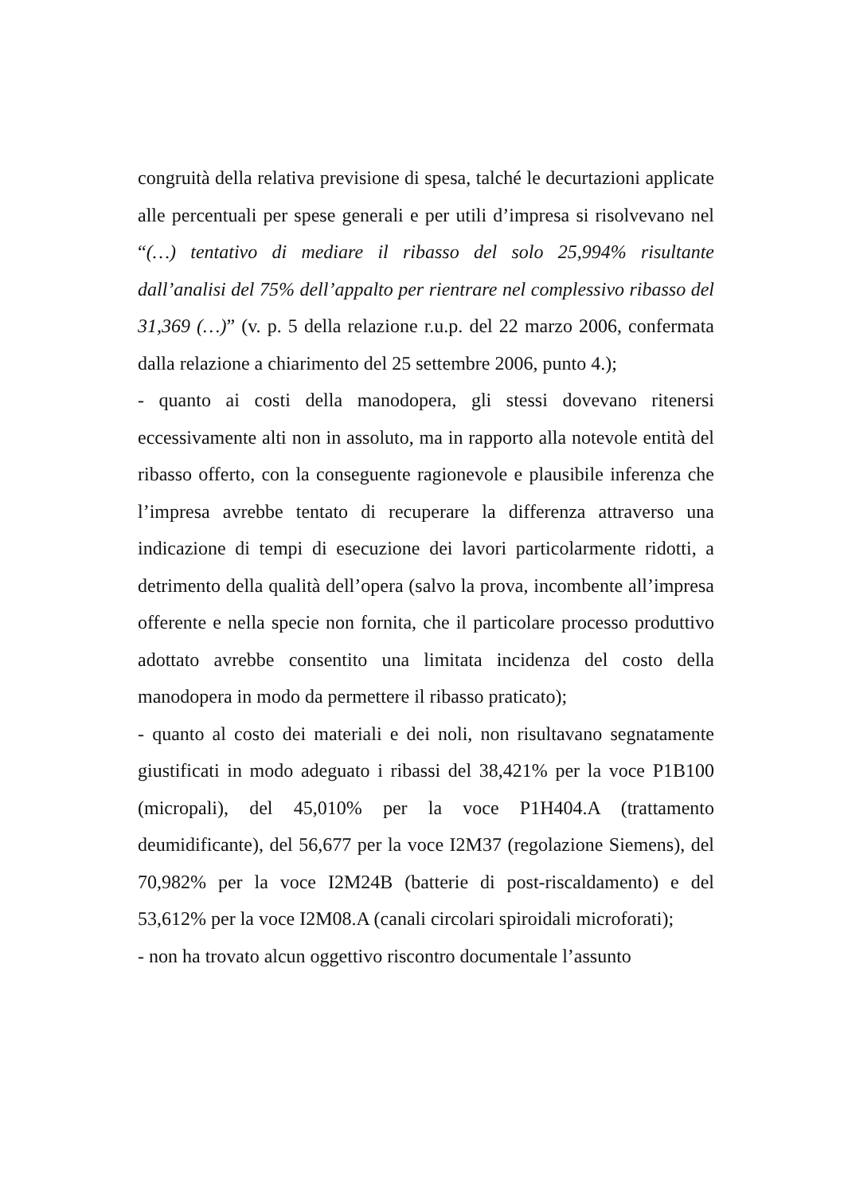congruità della relativa previsione di spesa, talché le decurtazioni applicate alle percentuali per spese generali e per utili d’impresa si risolvevano nel “(…) tentativo di mediare il ribasso del solo 25,994% risultante dall’analisi del 75% dell’appalto per rientrare nel complessivo ribasso del 31,369 (…)” (v. p. 5 della relazione r.u.p. del 22 marzo 2006, confermata dalla relazione a chiarimento del 25 settembre 2006, punto 4.);
- quanto ai costi della manodopera, gli stessi dovevano ritenersi eccessivamente alti non in assoluto, ma in rapporto alla notevole entità del ribasso offerto, con la conseguente ragionevole e plausibile inferenza che l’impresa avrebbe tentato di recuperare la differenza attraverso una indicazione di tempi di esecuzione dei lavori particolarmente ridotti, a detrimento della qualità dell’opera (salvo la prova, incombente all’impresa offerente e nella specie non fornita, che il particolare processo produttivo adottato avrebbe consentito una limitata incidenza del costo della manodopera in modo da permettere il ribasso praticato);
- quanto al costo dei materiali e dei noli, non risultavano segnatamente giustificati in modo adeguato i ribassi del 38,421% per la voce P1B100 (micropali), del 45,010% per la voce P1H404.A (trattamento deumidificante), del 56,677 per la voce I2M37 (regolazione Siemens), del 70,982% per la voce I2M24B (batterie di post-riscaldamento) e del 53,612% per la voce I2M08.A (canali circolari spiroidali microforati);
- non ha trovato alcun oggettivo riscontro documentale l’assunto